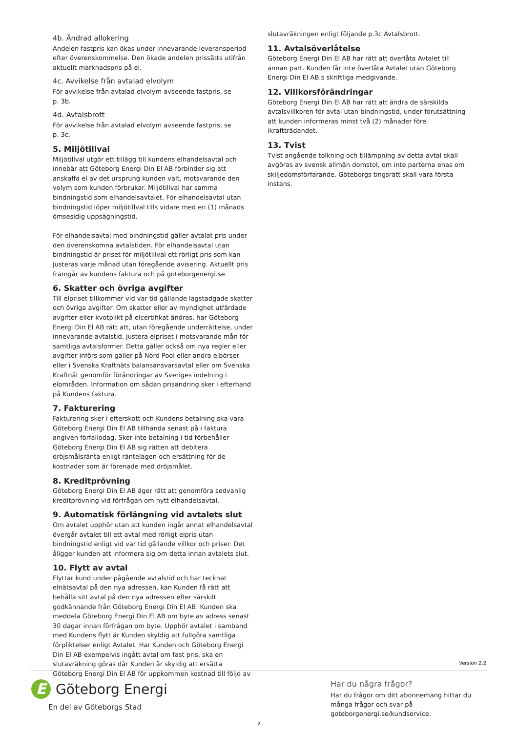4b. Ändrad allokering
Andelen fastpris kan ökas under innevarande leveransperiod efter överenskommelse. Den ökade andelen prissätts utifrån aktuellt marknadspris på el.
4c. Avvikelse från avtalad elvolym
För avvikelse från avtalad elvolym avseende fastpris, se
p. 3b.
4d. Avtalsbrott
För avvikelse från avtalad elvolym avseende fastpris, se
p. 3c.
5. Miljötillval
Miljötillval utgör ett tillägg till kundens elhandelsavtal och innebär att Göteborg Energi Din El AB förbinder sig att anskaffa el av det ursprung kunden valt, motsvarande den volym som kunden förbrukar. Miljötillval har samma bindningstid som elhandelsavtalet. För elhandelsavtal utan bindningstid löper miljötillval tills vidare med en (1) månads ömsesidig uppsägningstid.
För elhandelsavtal med bindningstid gäller avtalat pris under den överenskomna avtalstiden. För elhandelsavtal utan bindningstid är priset för miljötillval ett rörligt pris som kan justeras varje månad utan föregående avisering. Aktuellt pris framgår av kundens faktura och på goteborgenergi.se.
6. Skatter och övriga avgifter
Till elpriset tillkommer vid var tid gällande lagstadgade skatter och övriga avgifter. Om skatter eller av myndighet utfärdade avgifter eller kvotplikt på elcertifikat ändras, har Göteborg Energi Din El AB rätt att, utan föregående underrättelse, under innevarande avtalstid, justera elpriset i motsvarande mån för samtliga avtalsformer. Detta gäller också om nya regler eller avgifter införs som gäller på Nord Pool eller andra elbörser eller i Svenska Kraftnäts balansansvarsavtal eller om Svenska Kraftnät genomför förändringar av Sveriges indelning i elområden. Information om sådan prisändring sker i efterhand på Kundens faktura.
7. Fakturering
Fakturering sker i efterskott och Kundens betalning ska vara Göteborg Energi Din El AB tillhanda senast på i faktura angiven förfallodag. Sker inte betalning i tid förbehåller Göteborg Energi Din El AB sig rätten att debitera dröjsmålsränta enligt räntelagen och ersättning för de kostnader som är förenade med dröjsmålet.
8. Kreditprövning
Göteborg Energi Din El AB äger rätt att genomföra sedvanlig kreditprövning vid förfrågan om nytt elhandelsavtal.
9. Automatisk förlängning vid avtalets slut
Om avtalet upphör utan att kunden ingår annat elhandelsavtal övergår avtalet till ett avtal med rörligt elpris utan bindningstid enligt vid var tid gällande villkor och priser. Det åligger kunden att informera sig om detta innan avtalets slut.
10. Flytt av avtal
Flyttar kund under pågående avtalstid och har tecknat elnätsavtal på den nya adressen, kan Kunden få rätt att behålla sitt avtal på den nya adressen efter särskilt godkännande från Göteborg Energi Din El AB. Kunden ska meddela Göteborg Energi Din El AB om byte av adress senast 30 dagar innan förfrågan om byte. Upphör avtalet i samband med Kundens flytt är Kunden skyldig att fullgöra samtliga förpliktelser enligt Avtalet. Har Kunden och Göteborg Energi Din El AB exempelvis ingått avtal om fast pris, ska en slutavräkning göras där Kunden är skyldig att ersätta Göteborg Energi Din El AB för uppkommen kostnad till följd av
slutavräkningen enligt följande p.3c Avtalsbrott.
11. Avtalsöverlåtelse
Göteborg Energi Din El AB har rätt att överlåta Avtalet till annan part. Kunden får inte överlåta Avtalet utan Göteborg Energi Din El AB:s skriftliga medgivande.
12. Villkorsförändringar
Göteborg Energi Din El AB har rätt att ändra de särskilda avtalsvillkoren för avtal utan bindningstid, under förutsättning att kunden informeras minst två (2) månader före ikraftträdandet.
13. Tvist
Tvist angående tolkning och tillämpning av detta avtal skall avgöras av svensk allmän domstol, om inte parterna enas om skiljedomsförfarande. Göteborgs tingsrätt skall vara första instans.
Version 2.2
E
Göteborg Energi
En del av Göteborgs Stad
Har du några frågor?
Har du frågor om ditt abonnemang hittar du många frågor och svar på goteborgenergi.se/kundservice.
2